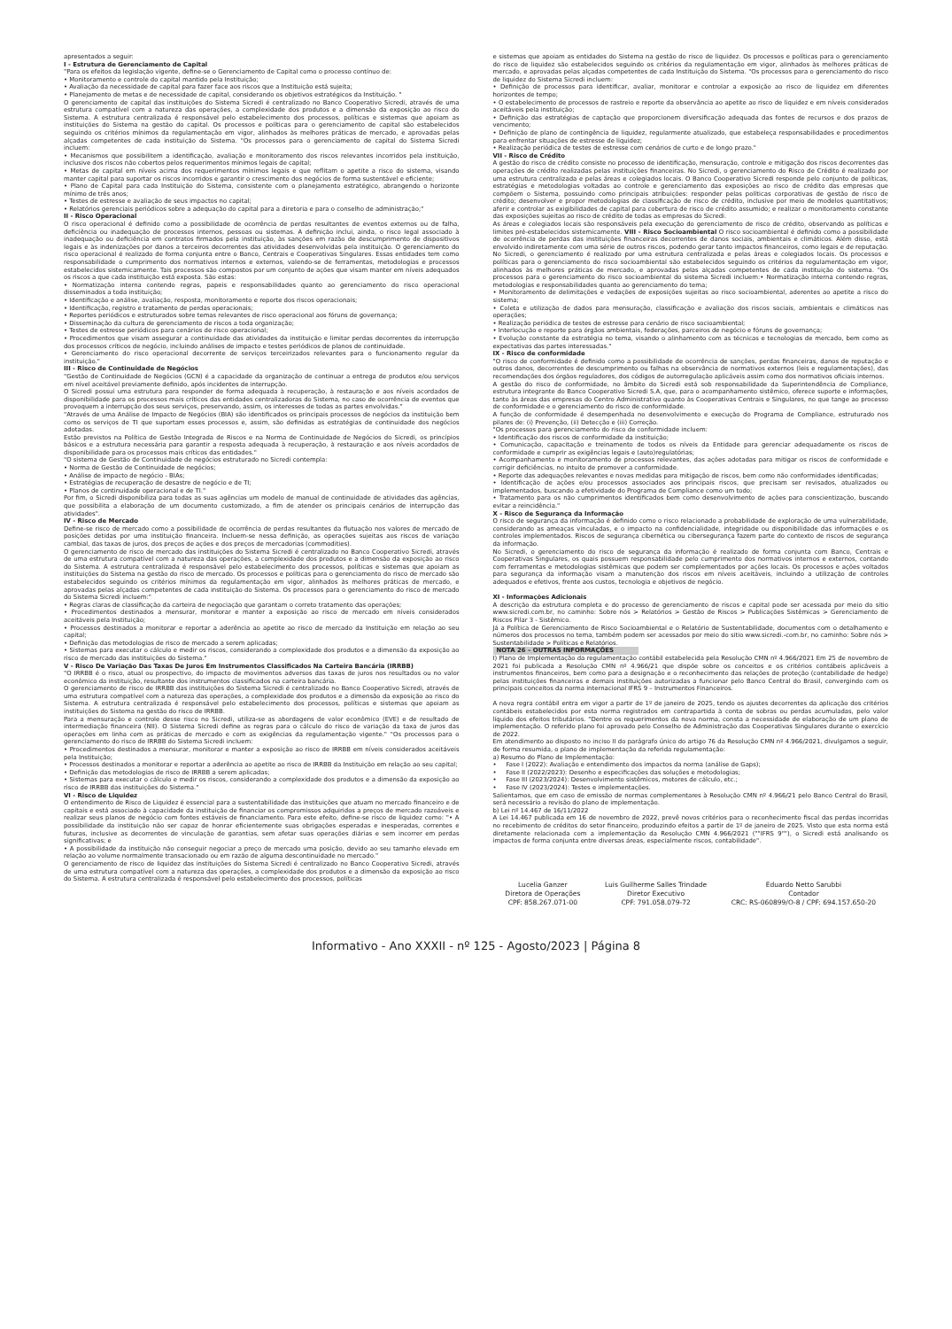apresentados a seguir:
I - Estrutura de Gerenciamento de Capital
"Para os efeitos da legislação vigente, define-se o Gerenciamento de Capital como o processo contínuo de:
• Monitoramento e controle do capital mantido pela Instituição;
• Avaliação da necessidade de capital para fazer face aos riscos que a Instituição está sujeita;
• Planejamento de metas e de necessidade de capital, considerando os objetivos estratégicos da Instituição. "
O gerenciamento de capital das instituições do Sistema Sicredi é centralizado no Banco Cooperativo Sicredi, através de uma estrutura compatível com a natureza das operações, a complexidade dos produtos e a dimensão da exposição ao risco do Sistema. A estrutura centralizada é responsável pelo estabelecimento dos processos, políticas e sistemas que apoiam as instituições do Sistema na gestão do capital. Os processos e políticas para o gerenciamento de capital são estabelecidos seguindo os critérios mínimos da regulamentação em vigor, alinhados às melhores práticas de mercado, e aprovadas pelas alçadas competentes de cada instituição do Sistema. "Os processos para o gerenciamento de capital do Sistema Sicredi incluem:
• Mecanismos que possibilitem a identificação, avaliação e monitoramento dos riscos relevantes incorridos pela instituição, inclusive dos riscos não cobertos pelos requerimentos mínimos legais de capital;
• Metas de capital em níveis acima dos requerimentos mínimos legais e que reflitam o apetite a risco do sistema, visando manter capital para suportar os riscos incorridos e garantir o crescimento dos negócios de forma sustentável e eficiente;
• Plano de Capital para cada Instituição do Sistema, consistente com o planejamento estratégico, abrangendo o horizonte mínimo de três anos;
• Testes de estresse e avaliação de seus impactos no capital;
• Relatórios gerenciais periódicos sobre a adequação do capital para a diretoria e para o conselho de administração;"
II - Risco Operacional
O risco operacional é definido como a possibilidade de ocorrência de perdas resultantes de eventos externos ou de falha, deficiência ou inadequação de processos internos, pessoas ou sistemas. A definição inclui, ainda, o risco legal associado à inadequação ou deficiência em contratos firmados pela instituição, às sanções em razão de descumprimento de dispositivos legais e às indenizações por danos a terceiros decorrentes das atividades desenvolvidas pela instituição. O gerenciamento do risco operacional é realizado de forma conjunta entre o Banco, Centrais e Cooperativas Singulares. Essas entidades tem como responsabilidade o cumprimento dos normativos internos e externos, valendo-se de ferramentas, metodologias e processos estabelecidos sistemicamente. Tais processos são compostos por um conjunto de ações que visam manter em níveis adequados os riscos a que cada instituição está exposta. São estas:
• Normatização interna contendo regras, papeis e responsabilidades quanto ao gerenciamento do risco operacional disseminados a toda instituição;
• Identificação e análise, avaliação, resposta, monitoramento e reporte dos riscos operacionais;
• Identificação, registro e tratamento de perdas operacionais;
• Reportes periódicos e estruturados sobre temas relevantes de risco operacional aos fóruns de governança;
• Disseminação da cultura de gerenciamento de riscos a toda organização;
• Testes de estresse periódicos para cenários de risco operacional;
• Procedimentos que visam assegurar a continuidade das atividades da instituição e limitar perdas decorrentes da interrupção dos processos críticos de negócio, incluindo análises de impacto e testes periódicos de planos de continuidade.
• Gerenciamento do risco operacional decorrente de serviços terceirizados relevantes para o funcionamento regular da instituição."
III - Risco de Continuidade de Negócios
"Gestão de Continuidade de Negócios (GCN) é a capacidade da organização de continuar a entrega de produtos e/ou serviços em nível aceitável previamente definido, após incidentes de interrupção.
O Sicredi possui uma estrutura para responder de forma adequada à recuperação, à restauração e aos níveis acordados de disponibilidade para os processos mais críticos das entidades centralizadoras do Sistema, no caso de ocorrência de eventos que provoquem a interrupção dos seus serviços, preservando, assim, os interesses de todas as partes envolvidas."
"Através de uma Análise de Impacto de Negócios (BIA) são identificados os principais processos de negócios da instituição bem como os serviços de TI que suportam esses processos e, assim, são definidas as estratégias de continuidade dos negócios adotadas.
Estão previstos na Política de Gestão Integrada de Riscos e na Norma de Continuidade de Negócios do Sicredi, os princípios básicos e a estrutura necessária para garantir a resposta adequada à recuperação, à restauração e aos níveis acordados de disponibilidade para os processos mais críticos das entidades."
"O sistema de Gestão de Continuidade de negócios estruturado no Sicredi contempla:
• Norma de Gestão de Continuidade de negócios;
• Análise de impacto de negócio - BIAs;
• Estratégias de recuperação de desastre de negócio e de TI;
• Planos de continuidade operacional e de TI."
Por fim, o Sicredi disponibiliza para todas as suas agências um modelo de manual de continuidade de atividades das agências, que possibilita a elaboração de um documento customizado, a fim de atender os principais cenários de interrupção das atividades".
IV - Risco de Mercado
Define-se risco de mercado como a possibilidade de ocorrência de perdas resultantes da flutuação nos valores de mercado de posições detidas por uma instituição financeira. Incluem-se nessa definição, as operações sujeitas aos riscos de variação cambial, das taxas de juros, dos preços de ações e dos preços de mercadorias (commodities).
O gerenciamento de risco de mercado das instituições do Sistema Sicredi é centralizado no Banco Cooperativo Sicredi, através de uma estrutura compatível com a natureza das operações, a complexidade dos produtos e a dimensão da exposição ao risco do Sistema. A estrutura centralizada é responsável pelo estabelecimento dos processos, políticas e sistemas que apoiam as instituições do Sistema na gestão do risco de mercado. Os processos e políticas para o gerenciamento do risco de mercado são estabelecidos seguindo os critérios mínimos da regulamentação em vigor, alinhados às melhores práticas de mercado, e aprovadas pelas alçadas competentes de cada instituição do Sistema. Os processos para o gerenciamento do risco de mercado do Sistema Sicredi incluem:"
• Regras claras de classificação da carteira de negociação que garantam o correto tratamento das operações;
• Procedimentos destinados a mensurar, monitorar e manter a exposição ao risco de mercado em níveis considerados aceitáveis pela Instituição;
• Processos destinados a monitorar e reportar a aderência ao apetite ao risco de mercado da Instituição em relação ao seu capital;
• Definição das metodologias de risco de mercado a serem aplicadas;
• Sistemas para executar o cálculo e medir os riscos, considerando a complexidade dos produtos e a dimensão da exposição ao risco de mercado das instituições do Sistema."
V - Risco De Variação Das Taxas De Juros Em Instrumentos Classificados Na Carteira Bancária (IRRBB)
"O IRRBB é o risco, atual ou prospectivo, do impacto de movimentos adversos das taxas de juros nos resultados ou no valor econômico da instituição, resultante dos instrumentos classificados na carteira bancária.
O gerenciamento de risco de IRRBB das instituições do Sistema Sicredi é centralizado no Banco Cooperativo Sicredi, através de uma estrutura compatível com a natureza das operações, a complexidade dos produtos e a dimensão da exposição ao risco do Sistema. A estrutura centralizada é responsável pelo estabelecimento dos processos, políticas e sistemas que apoiam as instituições do Sistema na gestão do risco de IRRBB.
Para a mensuração e controle desse risco no Sicredi, utiliza-se as abordagens de valor econômico (EVE) e de resultado de intermediação financeira (NII). O Sistema Sicredi define as regras para o cálculo do risco de variação da taxa de juros das operações em linha com as práticas de mercado e com as exigências da regulamentação vigente." "Os processos para o gerenciamento do risco de IRRBB do Sistema Sicredi incluem:
• Procedimentos destinados a mensurar, monitorar e manter a exposição ao risco de IRRBB em níveis considerados aceitáveis pela Instituição;
• Processos destinados a monitorar e reportar a aderência ao apetite ao risco de IRRBB da Instituição em relação ao seu capital;
• Definição das metodologias de risco de IRRBB a serem aplicadas;
• Sistemas para executar o cálculo e medir os riscos, considerando a complexidade dos produtos e a dimensão da exposição ao risco de IRRBB das instituições do Sistema."
VI - Risco de Liquidez
O entendimento de Risco de Liquidez é essencial para a sustentabilidade das instituições que atuam no mercado financeiro e de capitais e está associado à capacidade da instituição de financiar os compromissos adquiridos a preços de mercado razoáveis e realizar seus planos de negócio com fontes estáveis de financiamento. Para este efeito, define-se risco de liquidez como: "• A possibilidade da instituição não ser capaz de honrar eficientemente suas obrigações esperadas e inesperadas, correntes e futuras, inclusive as decorrentes de vinculação de garantias, sem afetar suas operações diárias e sem incorrer em perdas significativas; e
• A possibilidade da instituição não conseguir negociar a preço de mercado uma posição, devido ao seu tamanho elevado em relação ao volume normalmente transacionado ou em razão de alguma descontinuidade no mercado."
O gerenciamento de risco de liquidez das instituições do Sistema Sicredi é centralizado no Banco Cooperativo Sicredi, através de uma estrutura compatível com a natureza das operações, a complexidade dos produtos e a dimensão da exposição ao risco do Sistema. A estrutura centralizada é responsável pelo estabelecimento dos processos, políticas
e sistemas que apoiam as entidades do Sistema na gestão do risco de liquidez. Os processos e políticas para o gerenciamento do risco de liquidez são estabelecidos seguindo os critérios da regulamentação em vigor, alinhados às melhores práticas de mercado, e aprovadas pelas alçadas competentes de cada Instituição do Sistema. "Os processos para o gerenciamento do risco de liquidez do Sistema Sicredi incluem:
• Definição de processos para identificar, avaliar, monitorar e controlar a exposição ao risco de liquidez em diferentes horizontes de tempo;
• O estabelecimento de processos de rastreio e reporte da observância ao apetite ao risco de liquidez e em níveis considerados aceitáveis pela instituição;
• Definição das estratégias de captação que proporcionem diversificação adequada das fontes de recursos e dos prazos de vencimento;
• Definição de plano de contingência de liquidez, regularmente atualizado, que estabeleça responsabilidades e procedimentos para enfrentar situações de estresse de liquidez;
• Realização periódica de testes de estresse com cenários de curto e de longo prazo."
VII - Risco de Crédito
A gestão do risco de crédito consiste no processo de identificação, mensuração, controle e mitigação dos riscos decorrentes das operações de crédito realizadas pelas instituições financeiras. No Sicredi, o gerenciamento do Risco de Crédito é realizado por uma estrutura centralizada e pelas áreas e colegiados locais. O Banco Cooperativo Sicredi responde pelo conjunto de políticas, estratégias e metodologias voltadas ao controle e gerenciamento das exposições ao risco de crédito das empresas que compõem o Sistema, possuindo como principais atribuições: responder pelas políticas corporativas de gestão de risco de crédito; desenvolver e propor metodologias de classificação de risco de crédito, inclusive por meio de modelos quantitativos; aferir e controlar as exigibilidades de capital para cobertura de risco de crédito assumido; e realizar o monitoramento constante das exposições sujeitas ao risco de crédito de todas as empresas do Sicredi.
As áreas e colegiados locais são responsáveis pela execução do gerenciamento de risco de crédito, observando as políticas e limites pré-estabelecidos sistemicamente. VIII - Risco Socioambiental O risco socioambiental é definido como a possibilidade de ocorrência de perdas das instituições financeiras decorrentes de danos sociais, ambientais e climáticos. Além disso, está envolvido indiretamente com uma série de outros riscos, podendo gerar tanto impactos financeiros, como legais e de reputação. No Sicredi, o gerenciamento é realizado por uma estrutura centralizada e pelas áreas e colegiados locais. Os processos e políticas para o gerenciamento do risco socioambiental são estabelecidos seguindo os critérios da regulamentação em vigor, alinhados às melhores práticas de mercado, e aprovadas pelas alçadas competentes de cada instituição do sistema. "Os processos para o gerenciamento do risco socioambiental do sistema Sicredi incluem:• Normatização interna contendo regras, metodologias e responsabilidades quanto ao gerenciamento do tema;
• Monitoramento de delimitações e vedações de exposições sujeitas ao risco socioambiental, aderentes ao apetite a risco do sistema;
• Coleta e utilização de dados para mensuração, classificação e avaliação dos riscos sociais, ambientais e climáticos nas operações;
• Realização periódica de testes de estresse para cenário de risco socioambiental;
• Interlocução e reporte para órgãos ambientais, federações, parceiros de negócio e fóruns de governança;
• Evolução constante da estratégia no tema, visando o alinhamento com as técnicas e tecnologias de mercado, bem como as expectativas das partes interessadas."
IX - Risco de conformidade
"O risco de conformidade é definido como a possibilidade de ocorrência de sanções, perdas financeiras, danos de reputação e outros danos, decorrentes de descumprimento ou falhas na observância de normativos externos (leis e regulamentações), das recomendações dos órgãos reguladores, dos códigos de autorregulação aplicáveis assim como dos normativos oficiais internos.
A gestão do risco de conformidade, no âmbito do Sicredi está sob responsabilidade da Superintendência de Compliance, estrutura integrante do Banco Cooperativo Sicredi S.A, que, para o acompanhamento sistêmico, oferece suporte e informações, tanto às áreas das empresas do Centro Administrativo quanto às Cooperativas Centrais e Singulares, no que tange ao processo de conformidade e o gerenciamento do risco de conformidade.
A função de conformidade é desempenhada no desenvolvimento e execução do Programa de Compliance, estruturado nos pilares de: (i) Prevenção, (ii) Detecção e (iii) Correção.
"Os processos para gerenciamento do risco de conformidade incluem:
• Identificação dos riscos de conformidade da instituição;
• Comunicação, capacitação e treinamento de todos os níveis da Entidade para gerenciar adequadamente os riscos de conformidade e cumprir as exigências legais e (auto)regulatórias;
• Acompanhamento e monitoramento de processos relevantes, das ações adotadas para mitigar os riscos de conformidade e corrigir deficiências, no intuito de promover a conformidade.
• Reporte das adequações relevantes e novas medidas para mitigação de riscos, bem como não conformidades identificadas;
• Identificação de ações e/ou processos associados aos principais riscos, que precisam ser revisados, atualizados ou implementados, buscando a efetividade do Programa de Compliance como um todo;
• Tratamento para os não cumprimentos identificados bem como desenvolvimento de ações para conscientização, buscando evitar a reincidência."
X - Risco de Segurança da Informação
O risco de segurança da informação é definido como o risco relacionado a probabilidade de exploração de uma vulnerabilidade, considerando as ameaças vinculadas, e o impacto na confidencialidade, integridade ou disponibilidade das informações e os controles implementados. Riscos de segurança cibernética ou cibersegurança fazem parte do contexto de riscos de segurança da informação.
No Sicredi, o gerenciamento do risco de segurança da informação é realizado de forma conjunta com Banco, Centrais e Cooperativas Singulares, os quais possuem responsabilidade pelo cumprimento dos normativos internos e externos, contando com ferramentas e metodologias sistêmicas que podem ser complementados por ações locais. Os processos e ações voltados para segurança da informação visam a manutenção dos riscos em níveis aceitáveis, incluindo a utilização de controles adequados e efetivos, frente aos custos, tecnologia e objetivos de negócio.
XI - Informações Adicionais
A descrição da estrutura completa e do processo de gerenciamento de riscos e capital pode ser acessada por meio do sitio www.sicredi.com.br, no caminho: Sobre nós > Relatórios > Gestão de Riscos > Publicações Sistêmicas > Gerenciamento de Riscos Pilar 3 - Sistêmico.
Já a Política de Gerenciamento de Risco Socioambiental e o Relatório de Sustentabilidade, documentos com o detalhamento e números dos processos no tema, também podem ser acessados por meio do sitio www.sicredi.-com.br, no caminho: Sobre nós > Sustentabilidade > Políticas e Relatórios.
NOTA 26 – OUTRAS INFORMAÇÕES
I) Plano de Implementação da regulamentação contábil estabelecida pela Resolução CMN nº 4.966/2021 Em 25 de novembro de 2021 foi publicada a Resolução CMN nº 4.966/21 que dispõe sobre os conceitos e os critérios contábeis aplicáveis a instrumentos financeiros, bem como para a designação e o reconhecimento das relações de proteção (contabilidade de hedge) pelas instituições financeiras e demais instituições autorizadas a funcionar pelo Banco Central do Brasil, convergindo com os principais conceitos da norma internacional IFRS 9 – Instrumentos Financeiros.
A nova regra contábil entra em vigor a partir de 1º de janeiro de 2025, tendo os ajustes decorrentes da aplicação dos critérios contábeis estabelecidos por esta norma registrados em contrapartida à conta de sobras ou perdas acumuladas, pelo valor líquido dos efeitos tributários. "Dentre os requerimentos da nova norma, consta a necessidade de elaboração de um plano de implementação. O referido plano foi aprovado pelo Conselho de Administração das Cooperativas Singulares durante o exercício de 2022.
Em atendimento ao disposto no inciso II do parágrafo único do artigo 76 da Resolução CMN nº 4.966/2021, divulgamos a seguir, de forma resumida, o plano de implementação da referida regulamentação:
a) Resumo do Plano de Implementação:
• Fase I (2022): Avaliação e entendimento dos impactos da norma (análise de Gaps);
• Fase II (2022/2023): Desenho e especificações das soluções e metodologias;
• Fase III (2023/2024): Desenvolvimento sistêmicos, motores de cálculo, etc.;
• Fase IV (2023/2024): Testes e implementações.
Salientamos, que em caso de emissão de normas complementares à Resolução CMN nº 4.966/21 pelo Banco Central do Brasil, será necessário a revisão do plano de implementação.
b) Lei nº 14.467 de 16/11/2022
A Lei 14.467 publicada em 16 de novembro de 2022, prevê novos critérios para o reconhecimento fiscal das perdas incorridas no recebimento de créditos do setor financeiro, produzindo efeitos a partir de 1º de janeiro de 2025. Visto que esta norma está diretamente relacionada com a implementação da Resolução CMN 4.966/2021 (""IFRS 9""), o Sicredi está analisando os impactos de forma conjunta entre diversas áreas, especialmente riscos, contabilidade".
Lucelia Ganzer
Diretora de Operações
CPF: 858.267.071-00
Luis Guilherme Salles Trindade
Diretor Executivo
CPF: 791.058.079-72
Eduardo Netto Sarubbi
Contador
CRC: RS-060899/O-8 / CPF: 694.157.650-20
Informativo - Ano XXXII - nº 125 - Agosto/2023 | Página 8